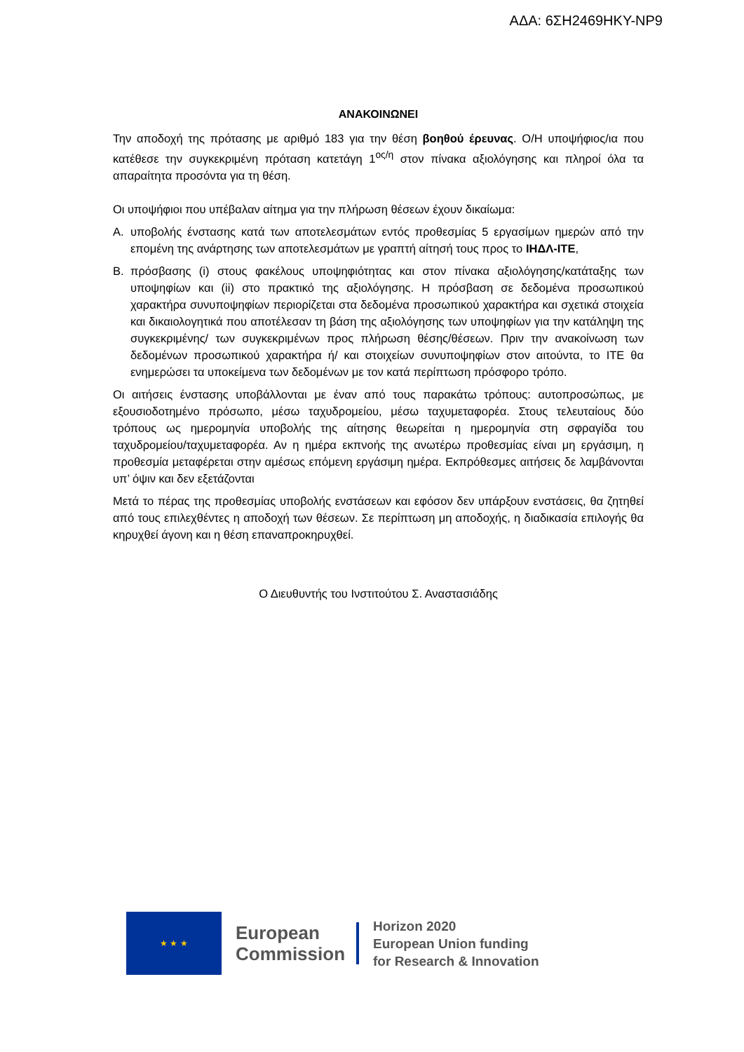ΑΔΑ: 6ΣΗ2469ΗΚΥ-ΝΡ9
ΑΝΑΚΟΙΝΩΝΕΙ
Την αποδοχή της πρότασης με αριθμό 183 για την θέση βοηθού έρευνας. Ο/Η υποψήφιος/ια που κατέθεσε την συγκεκριμένη πρόταση κατετάγη 1<sup>ος/η</sup> στον πίνακα αξιολόγησης και πληροί όλα τα απαραίτητα προσόντα για τη θέση.
Οι υποψήφιοι που υπέβαλαν αίτημα για την πλήρωση θέσεων έχουν δικαίωμα:
Α. υποβολής ένστασης κατά των αποτελεσμάτων εντός προθεσμίας 5 εργασίμων ημερών από την επομένη της ανάρτησης των αποτελεσμάτων με γραπτή αίτησή τους προς το ΙΗΔΛ-ΙΤΕ,
Β. πρόσβασης (i) στους φακέλους υποψηφιότητας και στον πίνακα αξιολόγησης/κατάταξης των υποψηφίων και (ii) στο πρακτικό της αξιολόγησης. Η πρόσβαση σε δεδομένα προσωπικού χαρακτήρα συνυποψηφίων περιορίζεται στα δεδομένα προσωπικού χαρακτήρα και σχετικά στοιχεία και δικαιολογητικά που αποτέλεσαν τη βάση της αξιολόγησης των υποψηφίων για την κατάληψη της συγκεκριμένης/ των συγκεκριμένων προς πλήρωση θέσης/θέσεων. Πριν την ανακοίνωση των δεδομένων προσωπικού χαρακτήρα ή/ και στοιχείων συνυποψηφίων στον αιτούντα, το ΙΤΕ θα ενημερώσει τα υποκείμενα των δεδομένων με τον κατά περίπτωση πρόσφορο τρόπο.
Οι αιτήσεις ένστασης υποβάλλονται με έναν από τους παρακάτω τρόπους: αυτοπροσώπως, με εξουσιοδοτημένο πρόσωπο, μέσω ταχυδρομείου, μέσω ταχυμεταφορέα. Στους τελευταίους δύο τρόπους ως ημερομηνία υποβολής της αίτησης θεωρείται η ημερομηνία στη σφραγίδα του ταχυδρομείου/ταχυμεταφορέα. Αν η ημέρα εκπνοής της ανωτέρω προθεσμίας είναι μη εργάσιμη, η προθεσμία μεταφέρεται στην αμέσως επόμενη εργάσιμη ημέρα. Εκπρόθεσμες αιτήσεις δε λαμβάνονται υπ’ όψιν και δεν εξετάζονται
Μετά το πέρας της προθεσμίας υποβολής ενστάσεων και εφόσον δεν υπάρξουν ενστάσεις, θα ζητηθεί από τους επιλεχθέντες η αποδοχή των θέσεων. Σε περίπτωση μη αποδοχής, η διαδικασία επιλογής θα κηρυχθεί άγονη και η θέση επαναπροκηρυχθεί.
Ο Διευθυντής του Ινστιτούτου Σ. Αναστασιάδης
★ ★ ★
European
Commission
Horizon 2020
European Union funding
for Research & Innovation